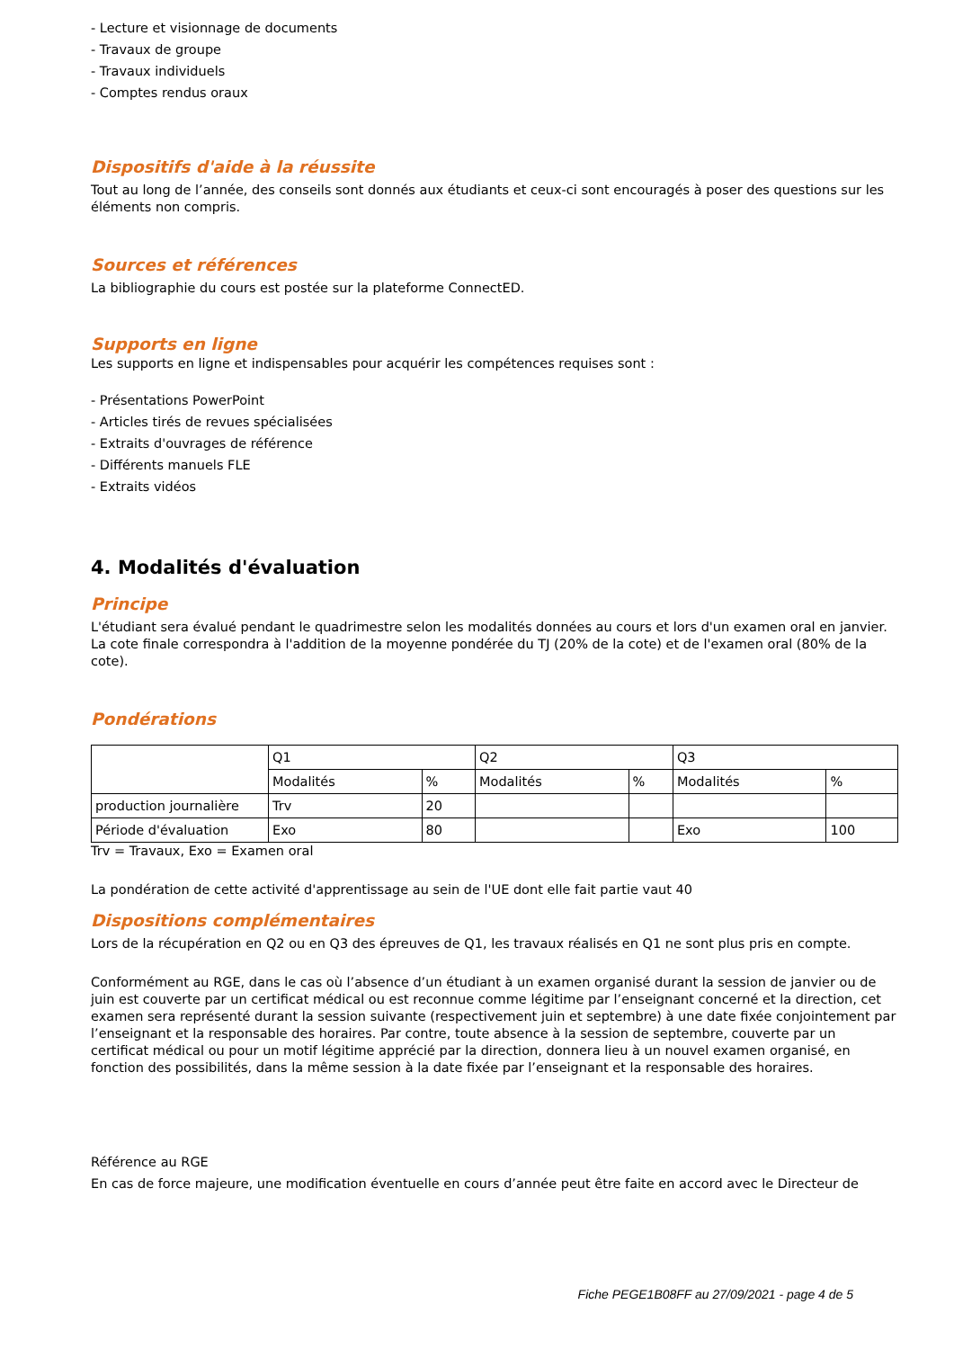- Lecture et visionnage de documents
- Travaux de groupe
- Travaux individuels
- Comptes rendus oraux
Dispositifs d'aide à la réussite
Tout au long de l’année, des conseils sont donnés aux étudiants et ceux-ci sont encouragés à poser des questions sur les éléments non compris.
Sources et références
La bibliographie du cours est postée sur la plateforme ConnectED.
Supports en ligne
Les supports en ligne et indispensables pour acquérir les compétences requises sont :
- Présentations PowerPoint
- Articles tirés de revues spécialisées
- Extraits d'ouvrages de référence
- Différents manuels FLE
- Extraits vidéos
4. Modalités d'évaluation
Principe
L'étudiant sera évalué pendant le quadrimestre selon les modalités données au cours et lors d'un examen oral en janvier. La cote finale correspondra à l'addition de la moyenne pondérée du TJ (20% de la cote) et de l'examen oral (80% de la cote).
Pondérations
| | Q1 | | Q2 | | Q3 | |
| | Modalités | % | Modalités | % | Modalités | % |
| production journalière | Trv | 20 | | | | |
| Période d'évaluation | Exo | 80 | | | Exo | 100 |
Trv = Travaux, Exo = Examen oral
La pondération de cette activité d'apprentissage au sein de l'UE dont elle fait partie vaut 40
Dispositions complémentaires
Lors de la récupération en Q2 ou en Q3 des épreuves de Q1, les travaux réalisés en Q1 ne sont plus pris en compte.
Conformément au RGE, dans le cas où l’absence d’un étudiant à un examen organisé durant la session de janvier ou de juin est couverte par un certificat médical ou est reconnue comme légitime par l’enseignant concerné et la direction, cet examen sera représenté durant la session suivante (respectivement juin et septembre) à une date fixée conjointement par l’enseignant et la responsable des horaires. Par contre, toute absence à la session de septembre, couverte par un certificat médical ou pour un motif légitime apprécié par la direction, donnera lieu à un nouvel examen organisé, en fonction des possibilités, dans la même session à la date fixée par l’enseignant et la responsable des horaires.
Référence au RGE
En cas de force majeure, une modification éventuelle en cours d’année peut être faite en accord avec le Directeur de
Fiche PEGE1B08FF au 27/09/2021 - page 4 de 5